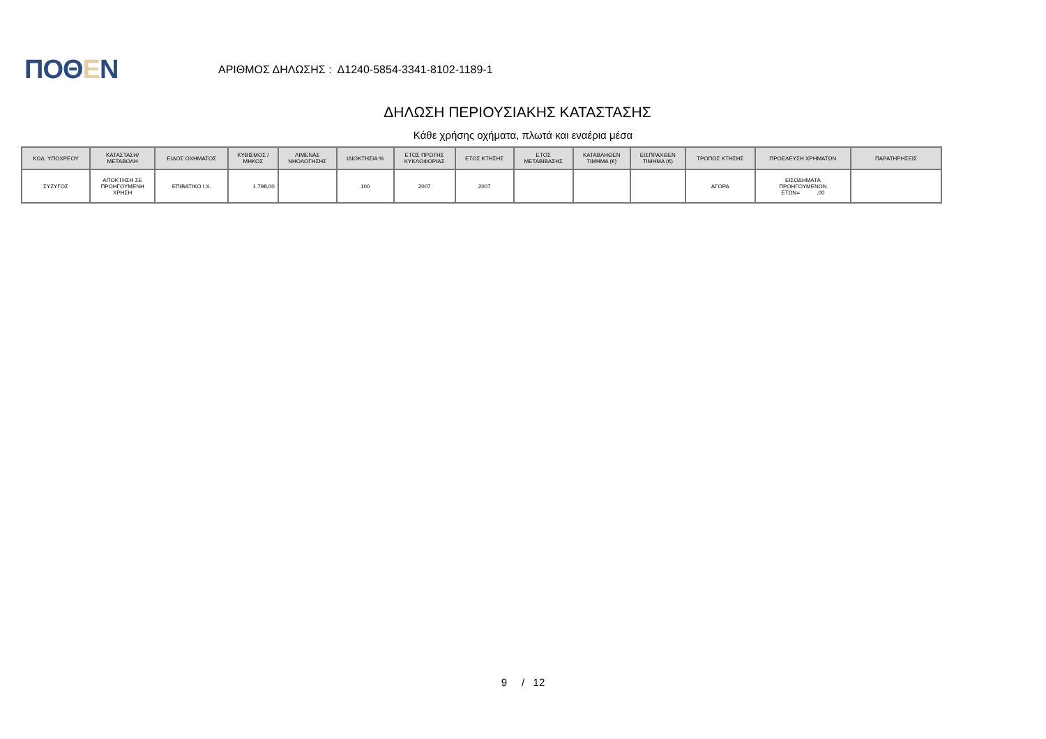ΠΟΘΕΝ
ΑΡΙΘΜΟΣ ΔΗΛΩΣΗΣ : Δ1240-5854-3341-8102-1189-1
ΔΗΛΩΣΗ ΠΕΡΙΟΥΣΙΑΚΗΣ ΚΑΤΑΣΤΑΣΗΣ
Κάθε χρήσης οχήματα, πλωτά και εναέρια μέσα
| ΚΩΔ. ΥΠΟΧΡΕΟΥ | ΚΑΤΑΣΤΑΣΗ/ ΜΕΤΑΒΟΛΗ | ΕΙΔΟΣ ΟΧΗΜΑΤΟΣ | ΚΥΒΙΣΜΟΣ / ΜΗΚΟΣ | ΛΙΜΕΝΑΣ ΝΗΟΛΟΓΗΣΗΣ | ΙΔΙΟΚΤΗΣΙΑ % | ΕΤΟΣ ΠΡΩΤΗΣ ΚΥΚΛΟΦΟΡΙΑΣ | ΕΤΟΣ ΚΤΗΣΗΣ | ΕΤΟΣ ΜΕΤΑΒΙΒΑΣΗΣ | ΚΑΤΑΒΛΗΘΕΝ ΤΙΜΗΜΑ (€) | ΕΙΣΠΡΑΧΘΕΝ ΤΙΜΗΜΑ (€) | ΤΡΟΠΟΣ ΚΤΗΣΗΣ | ΠΡΟΕΛΕΥΣΗ ΧΡΗΜΑΤΩΝ | ΠΑΡΑΤΗΡΗΣΕΙΣ |
| --- | --- | --- | --- | --- | --- | --- | --- | --- | --- | --- | --- | --- | --- |
| ΣΥΖΥΓΟΣ | ΑΠΟΚΤΗΣΗ ΣΕ ΠΡΟΗΓΟΥΜΕΝΗ ΧΡΗΣΗ | ΕΠΙΒΑΤΙΚΟ Ι.Χ. | 1.798,00 | | 100 | 2007 | 2007 | | | | ΑΓΟΡΑ | ΕΙΣΟΔΗΜΑΤΑ ΠΡΟΗΓΟΥΜΕΝΩΝ ΕΤΩΝ= ,00 | |
9 / 12